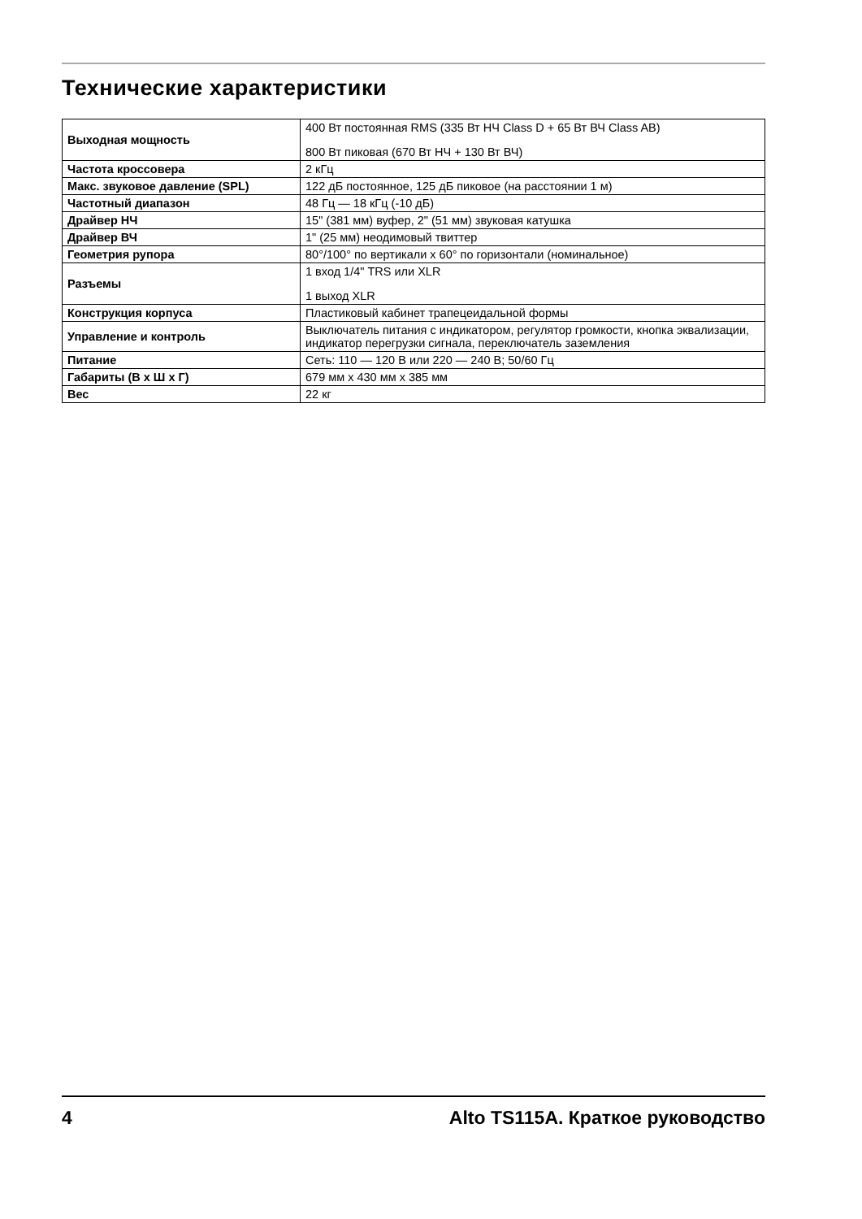Технические характеристики
| Выходная мощность | 400 Вт постоянная RMS (335 Вт НЧ Class D + 65 Вт ВЧ Class AB) 800 Вт пиковая (670 Вт НЧ + 130 Вт ВЧ) |
| Частота кроссовера | 2 кГц |
| Макс. звуковое давление (SPL) | 122 дБ постоянное, 125 дБ пиковое (на расстоянии 1 м) |
| Частотный диапазон | 48 Гц — 18 кГц (-10 дБ) |
| Драйвер НЧ | 15" (381 мм) вуфер, 2" (51 мм) звуковая катушка |
| Драйвер ВЧ | 1" (25 мм) неодимовый твиттер |
| Геометрия рупора | 80°/100° по вертикали x 60° по горизонтали (номинальное) |
| Разъемы | 1 вход 1/4" TRS или XLR 1 выход XLR |
| Конструкция корпуса | Пластиковый кабинет трапецеидальной формы |
| Управление и контроль | Выключатель питания с индикатором, регулятор громкости, кнопка эквализации, индикатор перегрузки сигнала, переключатель заземления |
| Питание | Сеть: 110 — 120 В или 220 — 240 В; 50/60 Гц |
| Габариты (В x Ш x Г) | 679 мм x 430 мм x 385 мм |
| Вес | 22 кг |
4 Alto TS115A. Краткое руководство